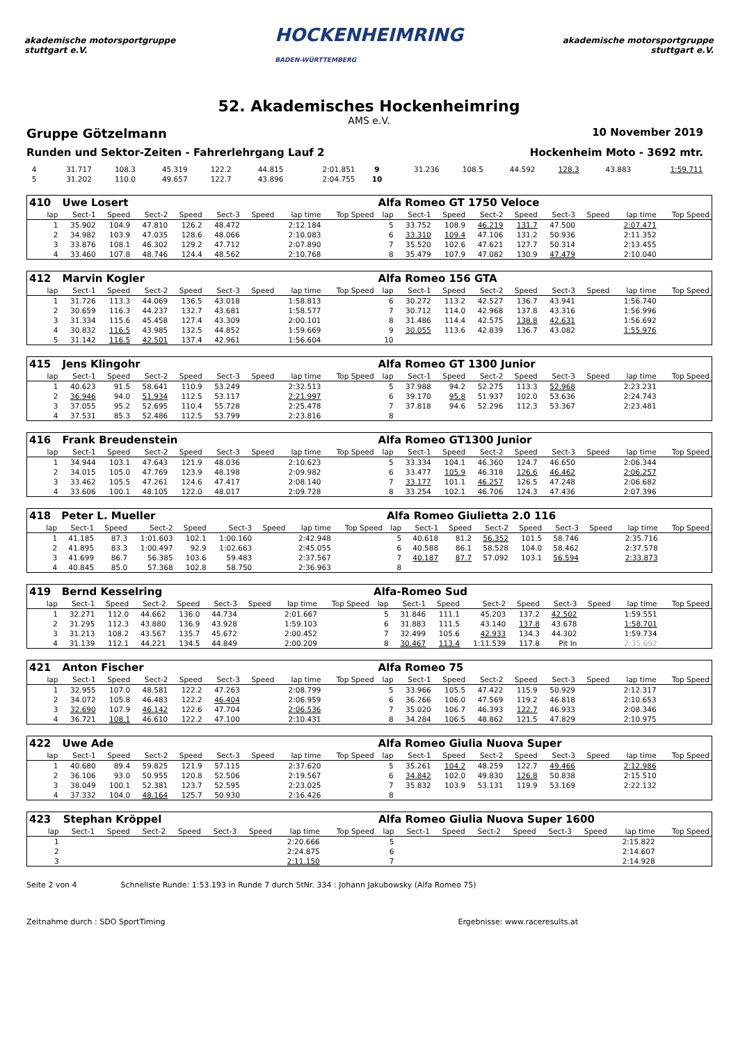akademische motorsportgruppe stuttgart e.V.
HOCKENHEIMRING
BADEN-WÜRTTEMBERG
akademische motorsportgruppe stuttgart e.V.
52. Akademisches Hockenheimring
AMS e.V.
Gruppe Götzelmann 10 November 2019
Runden und Sektor-Zeiten - Fahrerlehrgang Lauf 2 Hockenheim Moto - 3692 mtr.
| 4 | 31.717 | 108.3 | 45.319 | 122.2 | 44.815 | | 2:01.851 | | 9 | 31.236 | 108.5 | 44.592 | 128.3 | 43.883 | | 1:59.711 | |
| 5 | 31.202 | 110.0 | 49.657 | 122.7 | 43.896 | | 2:04.755 | | 10 | | | | | | | | |
| 410 | Uwe Losert | | | | | | | | Alfa Romeo GT 1750 Veloce | | | | | | | | |
| lap | Sect-1 | Speed | Sect-2 | Speed | Sect-3 | Speed | lap time | Top Speed | lap | Sect-1 | Speed | Sect-2 | Speed | Sect-3 | Speed | lap time | Top Speed |
| 1 | 35.902 | 104.9 | 47.810 | 126.2 | 48.472 | | 2:12.184 | | 5 | 33.752 | 108.9 | 46.219 | 131.7 | 47.500 | | 2:07.471 | |
| 2 | 34.982 | 103.9 | 47.035 | 128.6 | 48.066 | | 2:10.083 | | 6 | 33.310 | 109.4 | 47.106 | 131.2 | 50.936 | | 2:11.352 | |
| 3 | 33.876 | 108.1 | 46.302 | 129.2 | 47.712 | | 2:07.890 | | 7 | 35.520 | 102.6 | 47.621 | 127.7 | 50.314 | | 2:13.455 | |
| 4 | 33.460 | 107.8 | 48.746 | 124.4 | 48.562 | | 2:10.768 | | 8 | 35.479 | 107.9 | 47.082 | 130.9 | 47.479 | | 2:10.040 | |
| 412 | Marvin Kogler | | | | | | | | Alfa Romeo 156 GTA | | | | | | | | |
| lap | Sect-1 | Speed | Sect-2 | Speed | Sect-3 | Speed | lap time | Top Speed | lap | Sect-1 | Speed | Sect-2 | Speed | Sect-3 | Speed | lap time | Top Speed |
| 1 | 31.726 | 113.3 | 44.069 | 136.5 | 43.018 | | 1:58.813 | | 6 | 30.272 | 113.2 | 42.527 | 136.7 | 43.941 | | 1:56.740 | |
| 2 | 30.659 | 116.3 | 44.237 | 132.7 | 43.681 | | 1:58.577 | | 7 | 30.712 | 114.0 | 42.968 | 137.8 | 43.316 | | 1:56.996 | |
| 3 | 31.334 | 115.6 | 45.458 | 127.4 | 43.309 | | 2:00.101 | | 8 | 31.486 | 114.4 | 42.575 | 138.8 | 42.631 | | 1:56.692 | |
| 4 | 30.832 | 116.5 | 43.985 | 132.5 | 44.852 | | 1:59.669 | | 9 | 30.055 | 113.6 | 42.839 | 136.7 | 43.082 | | 1:55.976 | |
| 5 | 31.142 | 116.5 | 42.501 | 137.4 | 42.961 | | 1:56.604 | | 10 | | | | | | | | |
| 415 | Jens Klingohr | | | | | | | | Alfa Romeo GT 1300 Junior | | | | | | | | |
| lap | Sect-1 | Speed | Sect-2 | Speed | Sect-3 | Speed | lap time | Top Speed | lap | Sect-1 | Speed | Sect-2 | Speed | Sect-3 | Speed | lap time | Top Speed |
| 1 | 40.623 | 91.5 | 58.641 | 110.9 | 53.249 | | 2:32.513 | | 5 | 37.988 | 94.2 | 52.275 | 113.3 | 52.968 | | 2:23.231 | |
| 2 | 36.946 | 94.0 | 51.934 | 112.5 | 53.117 | | 2:21.997 | | 6 | 39.170 | 95.8 | 51.937 | 102.0 | 53.636 | | 2:24.743 | |
| 3 | 37.055 | 95.2 | 52.695 | 110.4 | 55.728 | | 2:25.478 | | 7 | 37.818 | 94.6 | 52.296 | 112.3 | 53.367 | | 2:23.481 | |
| 4 | 37.531 | 85.3 | 52.486 | 112.5 | 53.799 | | 2:23.816 | | 8 | | | | | | | | |
| 416 | Frank Breudenstein | | | | | | | | Alfa Romeo GT1300 Junior | | | | | | | | |
| lap | Sect-1 | Speed | Sect-2 | Speed | Sect-3 | Speed | lap time | Top Speed | lap | Sect-1 | Speed | Sect-2 | Speed | Sect-3 | Speed | lap time | Top Speed |
| 1 | 34.944 | 103.1 | 47.643 | 121.9 | 48.036 | | 2:10.623 | | 5 | 33.334 | 104.1 | 46.360 | 124.7 | 46.650 | | 2:06.344 | |
| 2 | 34.015 | 105.0 | 47.769 | 123.9 | 48.198 | | 2:09.982 | | 6 | 33.477 | 105.9 | 46.318 | 126.6 | 46.462 | | 2:06.257 | |
| 3 | 33.462 | 105.5 | 47.261 | 124.6 | 47.417 | | 2:08.140 | | 7 | 33.177 | 101.1 | 46.257 | 126.5 | 47.248 | | 2:06.682 | |
| 4 | 33.606 | 100.1 | 48.105 | 122.0 | 48.017 | | 2:09.728 | | 8 | 33.254 | 102.1 | 46.706 | 124.3 | 47.436 | | 2:07.396 | |
| 418 | Peter L. Mueller | | | | | | | | Alfa Romeo Giulietta 2.0 116 | | | | | | | | |
| lap | Sect-1 | Speed | Sect-2 | Speed | Sect-3 | Speed | lap time | Top Speed | lap | Sect-1 | Speed | Sect-2 | Speed | Sect-3 | Speed | lap time | Top Speed |
| 1 | 41.185 | 87.3 | 1:01.603 | 102.1 | 1:00.160 | | 2:42.948 | | 5 | 40.618 | 81.2 | 56.352 | 101.5 | 58.746 | | 2:35.716 | |
| 2 | 41.895 | 83.3 | 1:00.497 | 92.9 | 1:02.663 | | 2:45.055 | | 6 | 40.588 | 86.1 | 58.528 | 104.0 | 58.462 | | 2:37.578 | |
| 3 | 41.699 | 86.7 | 56.385 | 103.6 | 59.483 | | 2:37.567 | | 7 | 40.187 | 87.7 | 57.092 | 103.1 | 56.594 | | 2:33.873 | |
| 4 | 40.845 | 85.0 | 57.368 | 102.8 | 58.750 | | 2:36.963 | | 8 | | | | | | | | |
| 419 | Bernd Kesselring | | | | | | | | Alfa-Romeo Sud | | | | | | | | |
| lap | Sect-1 | Speed | Sect-2 | Speed | Sect-3 | Speed | lap time | Top Speed | lap | Sect-1 | Speed | Sect-2 | Speed | Sect-3 | Speed | lap time | Top Speed |
| 1 | 32.271 | 112.0 | 44.662 | 136.0 | 44.734 | | 2:01.667 | | 5 | 31.846 | 111.1 | 45.203 | 137.2 | 42.502 | | 1:59.551 | |
| 2 | 31.295 | 112.3 | 43.880 | 136.9 | 43.928 | | 1:59.103 | | 6 | 31.883 | 111.5 | 43.140 | 137.8 | 43.678 | | 1:58.701 | |
| 3 | 31.213 | 108.2 | 43.567 | 135.7 | 45.672 | | 2:00.452 | | 7 | 32.499 | 105.6 | 42.933 | 134.3 | 44.302 | | 1:59.734 | |
| 4 | 31.139 | 112.1 | 44.221 | 134.5 | 44.849 | | 2:00.209 | | 8 | 30.467 | 113.4 | 1:11.539 | 117.8 | Pit In | | 2:35.692 | |
| 421 | Anton Fischer | | | | | | | | Alfa Romeo 75 | | | | | | | | |
| lap | Sect-1 | Speed | Sect-2 | Speed | Sect-3 | Speed | lap time | Top Speed | lap | Sect-1 | Speed | Sect-2 | Speed | Sect-3 | Speed | lap time | Top Speed |
| 1 | 32.955 | 107.0 | 48.581 | 122.2 | 47.263 | | 2:08.799 | | 5 | 33.966 | 105.5 | 47.422 | 115.9 | 50.929 | | 2:12.317 | |
| 2 | 34.072 | 105.8 | 46.483 | 122.2 | 46.404 | | 2:06.959 | | 6 | 36.266 | 106.0 | 47.569 | 119.2 | 46.818 | | 2:10.653 | |
| 3 | 32.690 | 107.9 | 46.142 | 122.6 | 47.704 | | 2:06.536 | | 7 | 35.020 | 106.7 | 46.393 | 122.7 | 46.933 | | 2:08.346 | |
| 4 | 36.721 | 108.1 | 46.610 | 122.2 | 47.100 | | 2:10.431 | | 8 | 34.284 | 106.5 | 48.862 | 121.5 | 47.829 | | 2:10.975 | |
| 422 | Uwe Ade | | | | | | | | Alfa Romeo Giulia Nuova Super | | | | | | | | |
| lap | Sect-1 | Speed | Sect-2 | Speed | Sect-3 | Speed | lap time | Top Speed | lap | Sect-1 | Speed | Sect-2 | Speed | Sect-3 | Speed | lap time | Top Speed |
| 1 | 40.680 | 89.4 | 59.825 | 121.9 | 57.115 | | 2:37.620 | | 5 | 35.261 | 104.2 | 48.259 | 122.7 | 49.466 | | 2:12.986 | |
| 2 | 36.106 | 93.0 | 50.955 | 120.8 | 52.506 | | 2:19.567 | | 6 | 34.842 | 102.0 | 49.830 | 126.8 | 50.838 | | 2:15.510 | |
| 3 | 38.049 | 100.1 | 52.381 | 123.7 | 52.595 | | 2:23.025 | | 7 | 35.832 | 103.9 | 53.131 | 119.9 | 53.169 | | 2:22.132 | |
| 4 | 37.332 | 104.0 | 48.164 | 125.7 | 50.930 | | 2:16.426 | | 8 | | | | | | | | |
| 423 | Stephan Kröppel | | | | | | | | Alfa Romeo Giulia Nuova Super 1600 | | | | | | | | |
| lap | Sect-1 | Speed | Sect-2 | Speed | Sect-3 | Speed | lap time | Top Speed | lap | Sect-1 | Speed | Sect-2 | Speed | Sect-3 | Speed | lap time | Top Speed |
| 1 | | | | | | | 2:20.666 | | 5 | | | | | | | 2:15.822 | |
| 2 | | | | | | | 2:24.875 | | 6 | | | | | | | 2:14.607 | |
| 3 | | | | | | | 2:11.150 | | 7 | | | | | | | 2:14.928 | |
Seite 2 von 4 Schnellste Runde: 1:53.193 in Runde 7 durch StNr. 334 : Johann Jakubowsky (Alfa Romeo 75)
Zeitnahme durch : SDO SportTiming Ergebnisse: www.raceresults.at